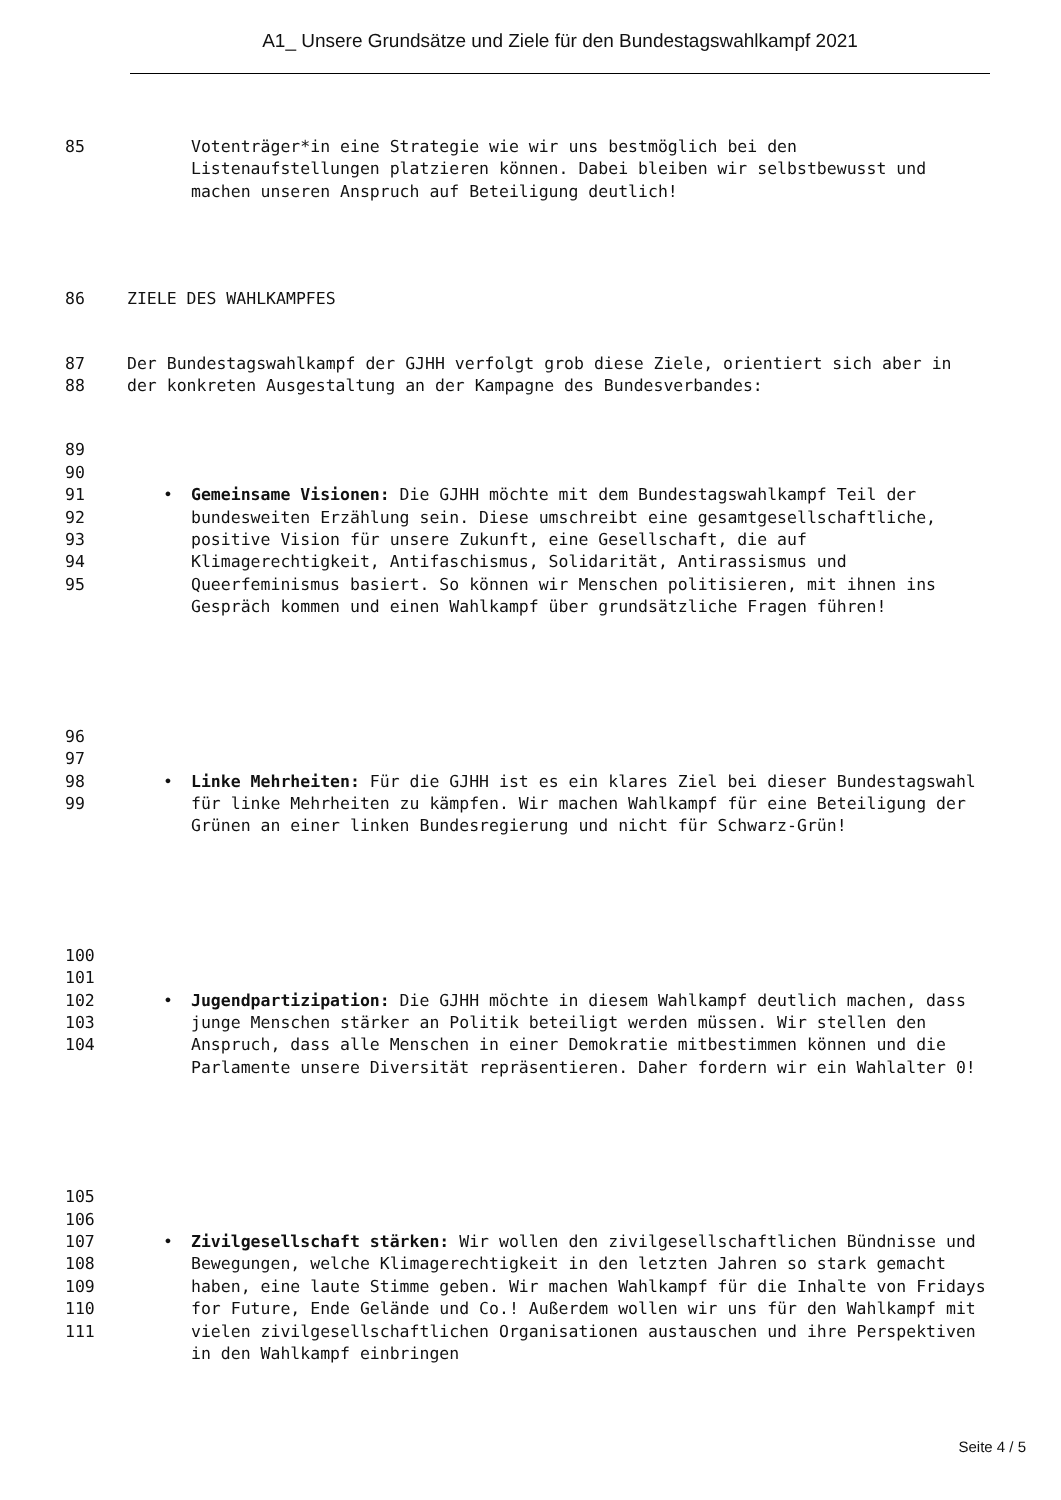A1_ Unsere Grundsätze und Ziele für den Bundestagswahlkampf 2021
85 Votenträger*in eine Strategie wie wir uns bestmöglich bei den Listenaufstellungen platzieren können. Dabei bleiben wir selbstbewusst und machen unseren Anspruch auf Beteiligung deutlich!
86 ZIELE DES WAHLKAMPFES
87
88
Der Bundestagswahlkampf der GJHH verfolgt grob diese Ziele, orientiert sich aber in der konkreten Ausgestaltung an der Kampagne des Bundesverbandes:
89
90
91
92
93
94
95
• Gemeinsame Visionen: Die GJHH möchte mit dem Bundestagswahlkampf Teil der bundesweiten Erzählung sein. Diese umschreibt eine gesamtgesellschaftliche, positive Vision für unsere Zukunft, eine Gesellschaft, die auf Klimagerechtigkeit, Antifaschismus, Solidarität, Antirassismus und Queerfeminismus basiert. So können wir Menschen politisieren, mit ihnen ins Gespräch kommen und einen Wahlkampf über grundsätzliche Fragen führen!
96
97
98
99
• Linke Mehrheiten: Für die GJHH ist es ein klares Ziel bei dieser Bundestagswahl für linke Mehrheiten zu kämpfen. Wir machen Wahlkampf für eine Beteiligung der Grünen an einer linken Bundesregierung und nicht für Schwarz-Grün!
100
101
102
103
104
• Jugendpartizipation: Die GJHH möchte in diesem Wahlkampf deutlich machen, dass junge Menschen stärker an Politik beteiligt werden müssen. Wir stellen den Anspruch, dass alle Menschen in einer Demokratie mitbestimmen können und die Parlamente unsere Diversität repräsentieren. Daher fordern wir ein Wahlalter 0!
105
106
107
108
109
110
111
• Zivilgesellschaft stärken: Wir wollen den zivilgesellschaftlichen Bündnisse und Bewegungen, welche Klimagerechtigkeit in den letzten Jahren so stark gemacht haben, eine laute Stimme geben. Wir machen Wahlkampf für die Inhalte von Fridays for Future, Ende Gelände und Co.! Außerdem wollen wir uns für den Wahlkampf mit vielen zivilgesellschaftlichen Organisationen austauschen und ihre Perspektiven in den Wahlkampf einbringen
Seite 4 / 5